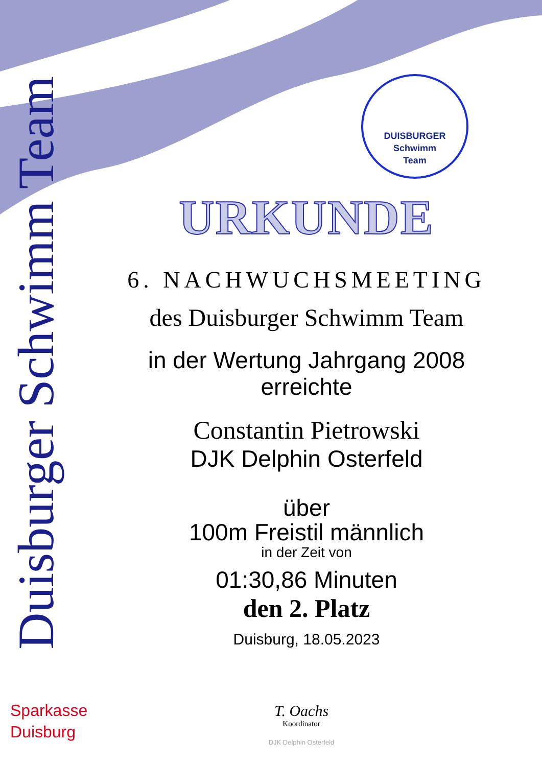Duisburger Schwimm Team
DUISBURGER
Schwimm
Team
URKUNDE
6. NACHWUCHSMEETING
des Duisburger Schwimm Team
in der Wertung Jahrgang 2008
erreichte
Constantin Pietrowski
DJK Delphin Osterfeld
über
100m Freistil männlich
in der Zeit von
01:30,86 Minuten
den 2. Platz
Duisburg, 18.05.2023
Sparkasse
Duisburg
T. Oachs
Koordinator
DJK Delphin Osterfeld